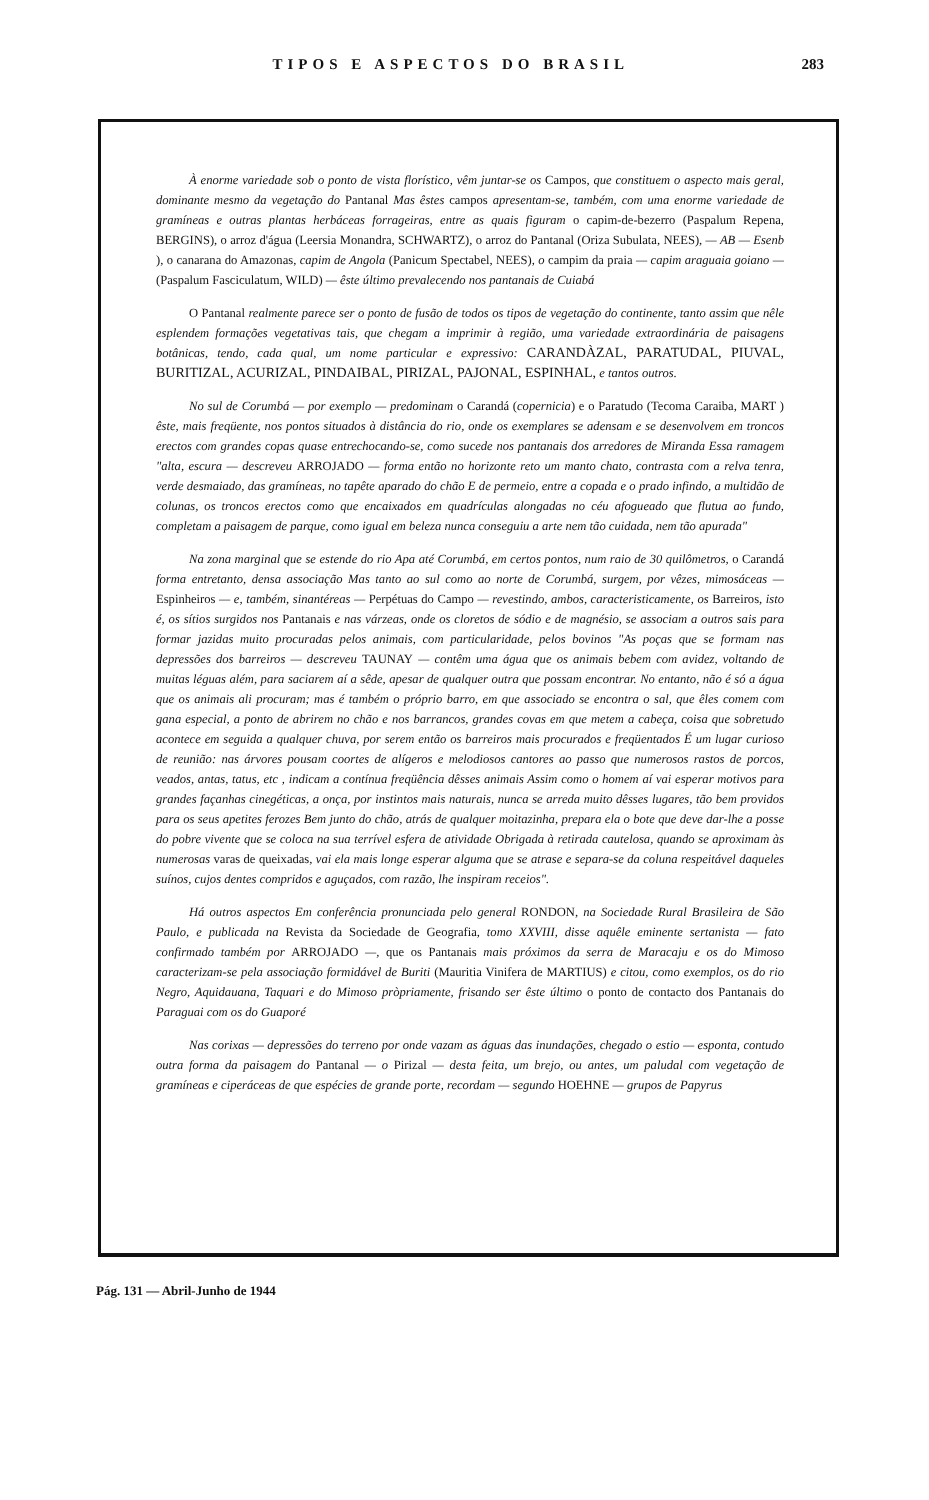TIPOS E ASPECTOS DO BRASIL 283
À enorme variedade sob o ponto de vista florístico, vêm juntar-se os Campos, que constituem o aspecto mais geral, dominante mesmo da vegetação do Pantanal Mas êstes campos apresentam-se, também, com uma enorme variedade de gramíneas e outras plantas herbáceas forrageiras, entre as quais figuram o capim-de-bezerro (Paspalum Repena, BERGINS), o arroz d'água (Leersia Monandra, SCHWARTZ), o arroz do Pantanal (Oriza Subulata, NEES), — AB — Esenb ), o canarana do Amazonas, capim de Angola (Panicum Spectabel, NEES), o campim da praia — capim araguaia goiano — (Paspalum Fasciculatum, WILD) — êste último prevalecendo nos pantanais de Cuiabá
O Pantanal realmente parece ser o ponto de fusão de todos os tipos de vegetação do continente, tanto assim que nêle esplendem formações vegetativas tais, que chegam a imprimir à região, uma variedade extraordinária de paisagens botânicas, tendo, cada qual, um nome particular e expressivo: CARANDÀZAL, PARATUDAL, PIUVAL, BURITIZAL, ACURIZAL, PINDAIBAL, PIRIZAL, PAJONAL, ESPINHAL, e tantos outros.
No sul de Corumbá — por exemplo — predominam o Carandá (copernicia) e o Paratudo (Tecoma Caraiba, MART ) êste, mais freqüente, nos pontos situados à distância do rio, onde os exemplares se adensam e se desenvolvem em troncos erectos com grandes copas quase entrechocando-se, como sucede nos pantanais dos arredores de Miranda Essa ramagem "alta, escura — descreveu ARROJADO — forma então no horizonte reto um manto chato, contrasta com a relva tenra, verde desmaiado, das gramíneas, no tapête aparado do chão E de permeio, entre a copada e o prado infindo, a multidão de colunas, os troncos erectos como que encaixados em quadrículas alongadas no céu afogueado que flutua ao fundo, completam a paisagem de parque, como igual em beleza nunca conseguiu a arte nem tão cuidada, nem tão apurada"
Na zona marginal que se estende do rio Apa até Corumbá, em certos pontos, num raio de 30 quilômetros, o Carandá forma entretanto, densa associação Mas tanto ao sul como ao norte de Corumbá, surgem, por vêzes, mimosáceas — Espinheiros — e, também, sinantéreas — Perpétuas do Campo — revestindo, ambos, caracteristicamente, os Barreiros, isto é, os sítios surgidos nos Pantanais e nas várzeas, onde os cloretos de sódio e de magnésio, se associam a outros sais para formar jazidas muito procuradas pelos animais, com particularidade, pelos bovinos "As poças que se formam nas depressões dos barreiros — descreveu TAUNAY — contêm uma água que os animais bebem com avidez, voltando de muitas léguas além, para saciarem aí a sêde, apesar de qualquer outra que possam encontrar. No entanto, não é só a água que os animais ali procuram; mas é também o próprio barro, em que associado se encontra o sal, que êles comem com gana especial, a ponto de abrirem no chão e nos barrancos, grandes covas em que metem a cabeça, coisa que sobretudo acontece em seguida a qualquer chuva, por serem então os barreiros mais procurados e freqüentados É um lugar curioso de reunião: nas árvores pousam coortes de alígeros e melodiosos cantores ao passo que numerosos rastos de porcos, veados, antas, tatus, etc , indicam a contínua freqüência dêsses animais Assim como o homem aí vai esperar motivos para grandes façanhas cinegéticas, a onça, por instintos mais naturais, nunca se arreda muito dêsses lugares, tão bem providos para os seus apetites ferozes Bem junto do chão, atrás de qualquer moitazinha, prepara ela o bote que deve dar-lhe a posse do pobre vivente que se coloca na sua terrível esfera de atividade Obrigada à retirada cautelosa, quando se aproximam às numerosas varas de queixadas, vai ela mais longe esperar alguma que se atrase e separa-se da coluna respeitável daqueles suínos, cujos dentes compridos e aguçados, com razão, lhe inspiram receios".
Há outros aspectos Em conferência pronunciada pelo general RONDON, na Sociedade Rural Brasileira de São Paulo, e publicada na Revista da Sociedade de Geografia, tomo XXVIII, disse aquêle eminente sertanista — fato confirmado também por ARROJADO —, que os Pantanais mais próximos da serra de Maracaju e os do Mimoso caracterizam-se pela associação formidável de Buriti (Mauritia Vinifera de MARTIUS) e citou, como exemplos, os do rio Negro, Aquidauana, Taquari e do Mimoso pròpriamente, frisando ser êste último o ponto de contacto dos Pantanais do Paraguai com os do Guaporé
Nas corixas — depressões do terreno por onde vazam as águas das inundações, chegado o estio — esponta, contudo outra forma da paisagem do Pantanal — o Pirizal — desta feita, um brejo, ou antes, um paludal com vegetação de gramíneas e ciperáceas de que espécies de grande porte, recordam — segundo HOEHNE — grupos de Papyrus
Pág. 131 — Abril-Junho de 1944